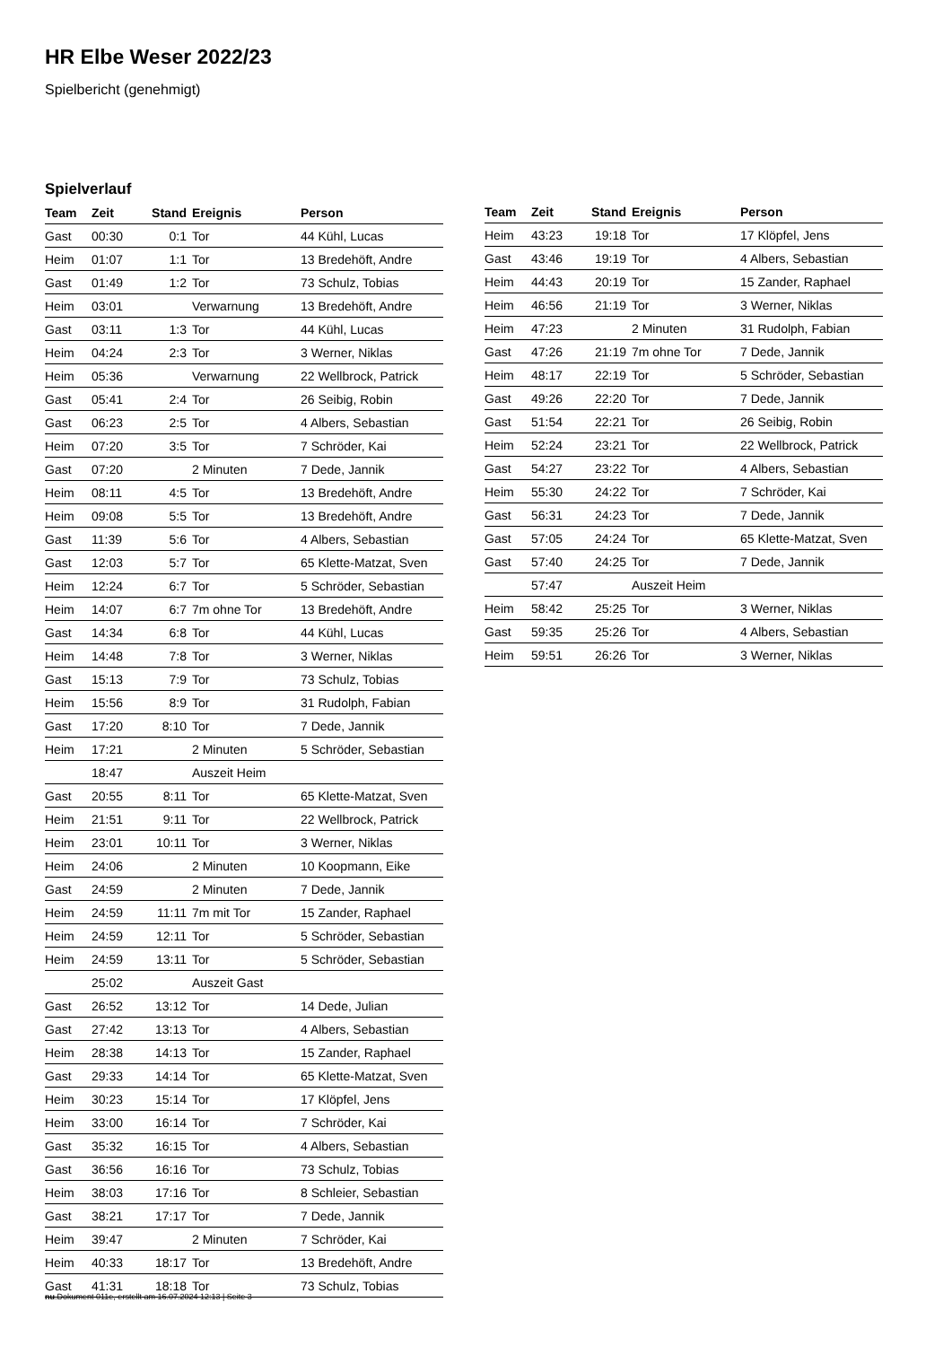HR Elbe Weser 2022/23
Spielbericht (genehmigt)
Spielverlauf
| Team | Zeit | Stand | Ereignis | Person |
| --- | --- | --- | --- | --- |
| Gast | 00:30 | 0:1 | Tor | 44 Kühl, Lucas |
| Heim | 01:07 | 1:1 | Tor | 13 Bredehöft, Andre |
| Gast | 01:49 | 1:2 | Tor | 73 Schulz, Tobias |
| Heim | 03:01 | | Verwarnung | 13 Bredehöft, Andre |
| Gast | 03:11 | 1:3 | Tor | 44 Kühl, Lucas |
| Heim | 04:24 | 2:3 | Tor | 3 Werner, Niklas |
| Heim | 05:36 | | Verwarnung | 22 Wellbrock, Patrick |
| Gast | 05:41 | 2:4 | Tor | 26 Seibig, Robin |
| Gast | 06:23 | 2:5 | Tor | 4 Albers, Sebastian |
| Heim | 07:20 | 3:5 | Tor | 7 Schröder, Kai |
| Gast | 07:20 | | 2 Minuten | 7 Dede, Jannik |
| Heim | 08:11 | 4:5 | Tor | 13 Bredehöft, Andre |
| Heim | 09:08 | 5:5 | Tor | 13 Bredehöft, Andre |
| Gast | 11:39 | 5:6 | Tor | 4 Albers, Sebastian |
| Gast | 12:03 | 5:7 | Tor | 65 Klette-Matzat, Sven |
| Heim | 12:24 | 6:7 | Tor | 5 Schröder, Sebastian |
| Heim | 14:07 | 6:7 | 7m ohne Tor | 13 Bredehöft, Andre |
| Gast | 14:34 | 6:8 | Tor | 44 Kühl, Lucas |
| Heim | 14:48 | 7:8 | Tor | 3 Werner, Niklas |
| Gast | 15:13 | 7:9 | Tor | 73 Schulz, Tobias |
| Heim | 15:56 | 8:9 | Tor | 31 Rudolph, Fabian |
| Gast | 17:20 | 8:10 | Tor | 7 Dede, Jannik |
| Heim | 17:21 | | 2 Minuten | 5 Schröder, Sebastian |
| | 18:47 | | Auszeit Heim | |
| Gast | 20:55 | 8:11 | Tor | 65 Klette-Matzat, Sven |
| Heim | 21:51 | 9:11 | Tor | 22 Wellbrock, Patrick |
| Heim | 23:01 | 10:11 | Tor | 3 Werner, Niklas |
| Heim | 24:06 | | 2 Minuten | 10 Koopmann, Eike |
| Gast | 24:59 | | 2 Minuten | 7 Dede, Jannik |
| Heim | 24:59 | 11:11 | 7m mit Tor | 15 Zander, Raphael |
| Heim | 24:59 | 12:11 | Tor | 5 Schröder, Sebastian |
| Heim | 24:59 | 13:11 | Tor | 5 Schröder, Sebastian |
| | 25:02 | | Auszeit Gast | |
| Gast | 26:52 | 13:12 | Tor | 14 Dede, Julian |
| Gast | 27:42 | 13:13 | Tor | 4 Albers, Sebastian |
| Heim | 28:38 | 14:13 | Tor | 15 Zander, Raphael |
| Gast | 29:33 | 14:14 | Tor | 65 Klette-Matzat, Sven |
| Heim | 30:23 | 15:14 | Tor | 17 Klöpfel, Jens |
| Heim | 33:00 | 16:14 | Tor | 7 Schröder, Kai |
| Gast | 35:32 | 16:15 | Tor | 4 Albers, Sebastian |
| Gast | 36:56 | 16:16 | Tor | 73 Schulz, Tobias |
| Heim | 38:03 | 17:16 | Tor | 8 Schleier, Sebastian |
| Gast | 38:21 | 17:17 | Tor | 7 Dede, Jannik |
| Heim | 39:47 | | 2 Minuten | 7 Schröder, Kai |
| Heim | 40:33 | 18:17 | Tor | 13 Bredehöft, Andre |
| Gast | 41:31 | 18:18 | Tor | 73 Schulz, Tobias |
| Team | Zeit | Stand | Ereignis | Person |
| --- | --- | --- | --- | --- |
| Heim | 43:23 | 19:18 | Tor | 17 Klöpfel, Jens |
| Gast | 43:46 | 19:19 | Tor | 4 Albers, Sebastian |
| Heim | 44:43 | 20:19 | Tor | 15 Zander, Raphael |
| Heim | 46:56 | 21:19 | Tor | 3 Werner, Niklas |
| Heim | 47:23 | | 2 Minuten | 31 Rudolph, Fabian |
| Gast | 47:26 | 21:19 | 7m ohne Tor | 7 Dede, Jannik |
| Heim | 48:17 | 22:19 | Tor | 5 Schröder, Sebastian |
| Gast | 49:26 | 22:20 | Tor | 7 Dede, Jannik |
| Gast | 51:54 | 22:21 | Tor | 26 Seibig, Robin |
| Heim | 52:24 | 23:21 | Tor | 22 Wellbrock, Patrick |
| Gast | 54:27 | 23:22 | Tor | 4 Albers, Sebastian |
| Heim | 55:30 | 24:22 | Tor | 7 Schröder, Kai |
| Gast | 56:31 | 24:23 | Tor | 7 Dede, Jannik |
| Gast | 57:05 | 24:24 | Tor | 65 Klette-Matzat, Sven |
| Gast | 57:40 | 24:25 | Tor | 7 Dede, Jannik |
| | 57:47 | | Auszeit Heim | |
| Heim | 58:42 | 25:25 | Tor | 3 Werner, Niklas |
| Gast | 59:35 | 25:26 | Tor | 4 Albers, Sebastian |
| Heim | 59:51 | 26:26 | Tor | 3 Werner, Niklas |
nu.Dokument 011e, erstellt am 16.07.2024 12:13 | Seite 3